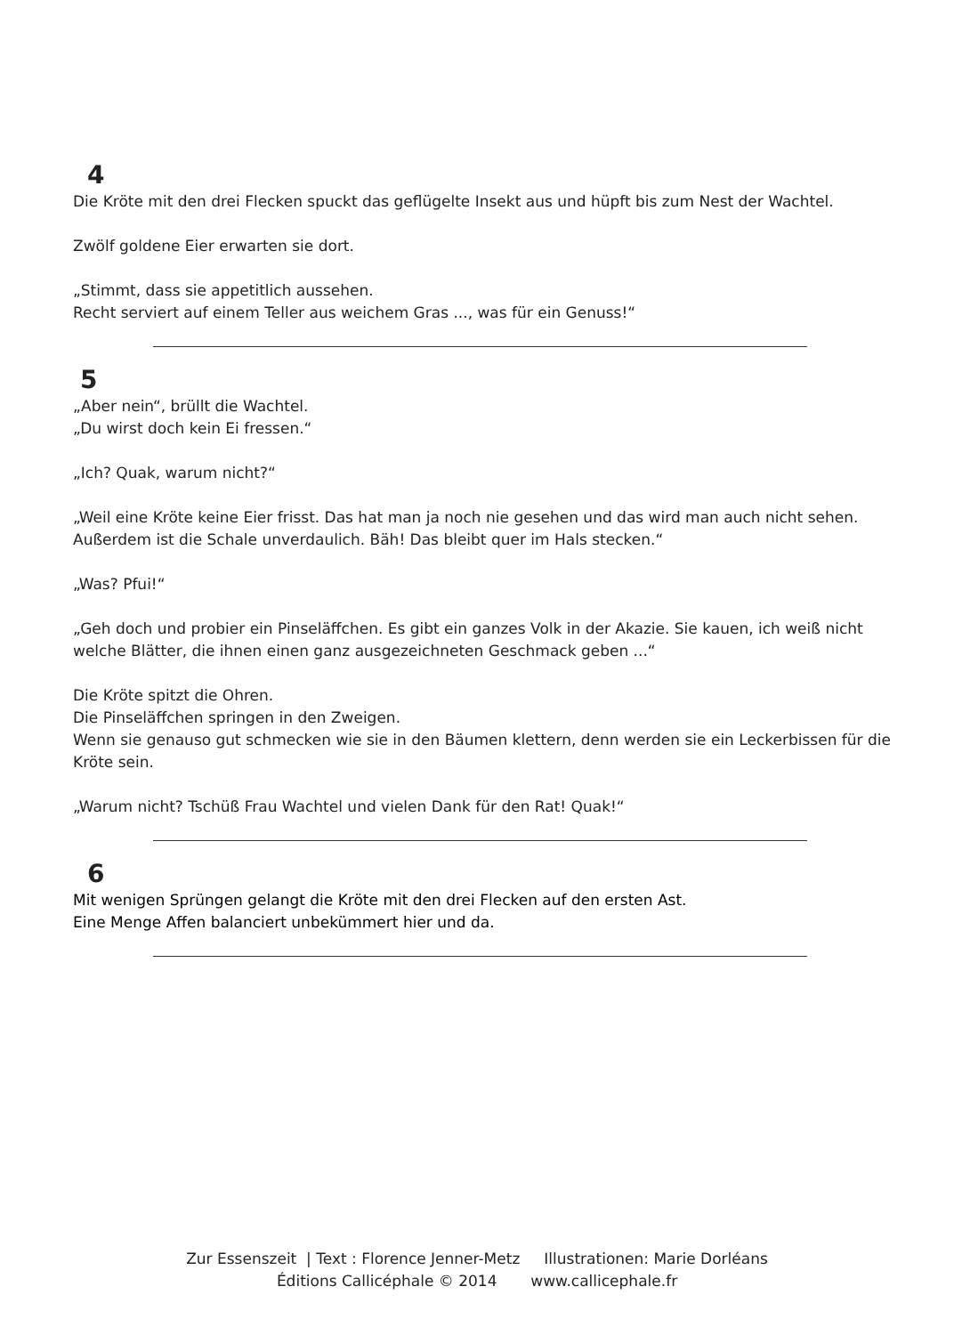4
Die Kröte mit den drei Flecken spuckt das geflügelte Insekt aus und hüpft bis zum Nest der Wachtel.
Zwölf goldene Eier erwarten sie dort.
„Stimmt, dass sie appetitlich aussehen.
Recht serviert auf einem Teller aus weichem Gras ..., was für ein Genuss!“
5
„Aber nein“, brüllt die Wachtel.
„Du wirst doch kein Ei fressen.“
„Ich? Quak, warum nicht?“
„Weil eine Kröte keine Eier frisst. Das hat man ja noch nie gesehen und das wird man auch nicht sehen. Außerdem ist die Schale unverdaulich. Bäh! Das bleibt quer im Hals stecken.“
„Was? Pfui!“
„Geh doch und probier ein Pinseläffchen. Es gibt ein ganzes Volk in der Akazie. Sie kauen, ich weiß nicht welche Blätter, die ihnen einen ganz ausgezeichneten Geschmack geben ...“
Die Kröte spitzt die Ohren.
Die Pinseläffchen springen in den Zweigen.
Wenn sie genauso gut schmecken wie sie in den Bäumen klettern, denn werden sie ein Leckerbissen für die Kröte sein.
„Warum nicht? Tschüß Frau Wachtel und vielen Dank für den Rat! Quak!“
6
Mit wenigen Sprüngen gelangt die Kröte mit den drei Flecken auf den ersten Ast.
Eine Menge Affen balanciert unbekümmert hier und da.
Zur Essenszeit | Text : Florence Jenner-Metz Illustrationen: Marie Dorléans
Éditions Callicéphale © 2014 www.callicephale.fr